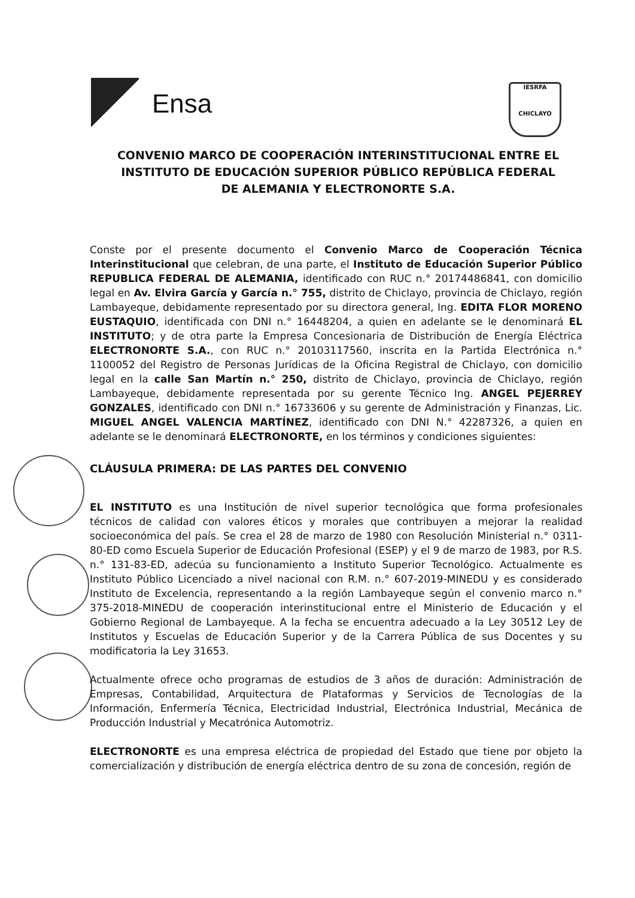Ensa
IESRFA
CHICLAYO
CONVENIO MARCO DE COOPERACIÓN INTERINSTITUCIONAL ENTRE EL INSTITUTO DE EDUCACIÓN SUPERIOR PÚBLICO REPÚBLICA FEDERAL DE ALEMANIA Y ELECTRONORTE S.A.
Conste por el presente documento el Convenio Marco de Cooperación Técnica Interinstitucional que celebran, de una parte, el Instituto de Educación Superior Público REPUBLICA FEDERAL DE ALEMANIA, identificado con RUC n.° 20174486841, con domicilio legal en Av. Elvira García y García n.° 755, distrito de Chiclayo, provincia de Chiclayo, región Lambayeque, debidamente representado por su directora general, Ing. EDITA FLOR MORENO EUSTAQUIO, identificada con DNI n.° 16448204, a quien en adelante se le denominará EL INSTITUTO; y de otra parte la Empresa Concesionaria de Distribución de Energía Eléctrica ELECTRONORTE S.A., con RUC n.° 20103117560, inscrita en la Partida Electrónica n.° 1100052 del Registro de Personas Jurídicas de la Oficina Registral de Chiclayo, con domicilio legal en la calle San Martín n.° 250, distrito de Chiclayo, provincia de Chiclayo, región Lambayeque, debidamente representada por su gerente Técnico Ing. ANGEL PEJERREY GONZALES, identificado con DNI n.° 16733606 y su gerente de Administración y Finanzas, Lic. MIGUEL ANGEL VALENCIA MARTÍNEZ, identificado con DNI N.° 42287326, a quien en adelante se le denominará ELECTRONORTE, en los términos y condiciones siguientes:
CLÁUSULA PRIMERA: DE LAS PARTES DEL CONVENIO
EL INSTITUTO es una Institución de nivel superior tecnológica que forma profesionales técnicos de calidad con valores éticos y morales que contribuyen a mejorar la realidad socioeconómica del país. Se crea el 28 de marzo de 1980 con Resolución Ministerial n.° 0311-80-ED como Escuela Superior de Educación Profesional (ESEP) y el 9 de marzo de 1983, por R.S. n.° 131-83-ED, adecúa su funcionamiento a Instituto Superior Tecnológico. Actualmente es Instituto Público Licenciado a nivel nacional con R.M. n.° 607-2019-MINEDU y es considerado Instituto de Excelencia, representando a la región Lambayeque según el convenio marco n.° 375-2018-MINEDU de cooperación interinstitucional entre el Ministerio de Educación y el Gobierno Regional de Lambayeque. A la fecha se encuentra adecuado a la Ley 30512 Ley de Institutos y Escuelas de Educación Superior y de la Carrera Pública de sus Docentes y su modificatoria la Ley 31653.
Actualmente ofrece ocho programas de estudios de 3 años de duración: Administración de Empresas, Contabilidad, Arquitectura de Plataformas y Servicios de Tecnologías de la Información, Enfermería Técnica, Electricidad Industrial, Electrónica Industrial, Mecánica de Producción Industrial y Mecatrónica Automotriz.
ELECTRONORTE es una empresa eléctrica de propiedad del Estado que tiene por objeto la comercialización y distribución de energía eléctrica dentro de su zona de concesión, región de